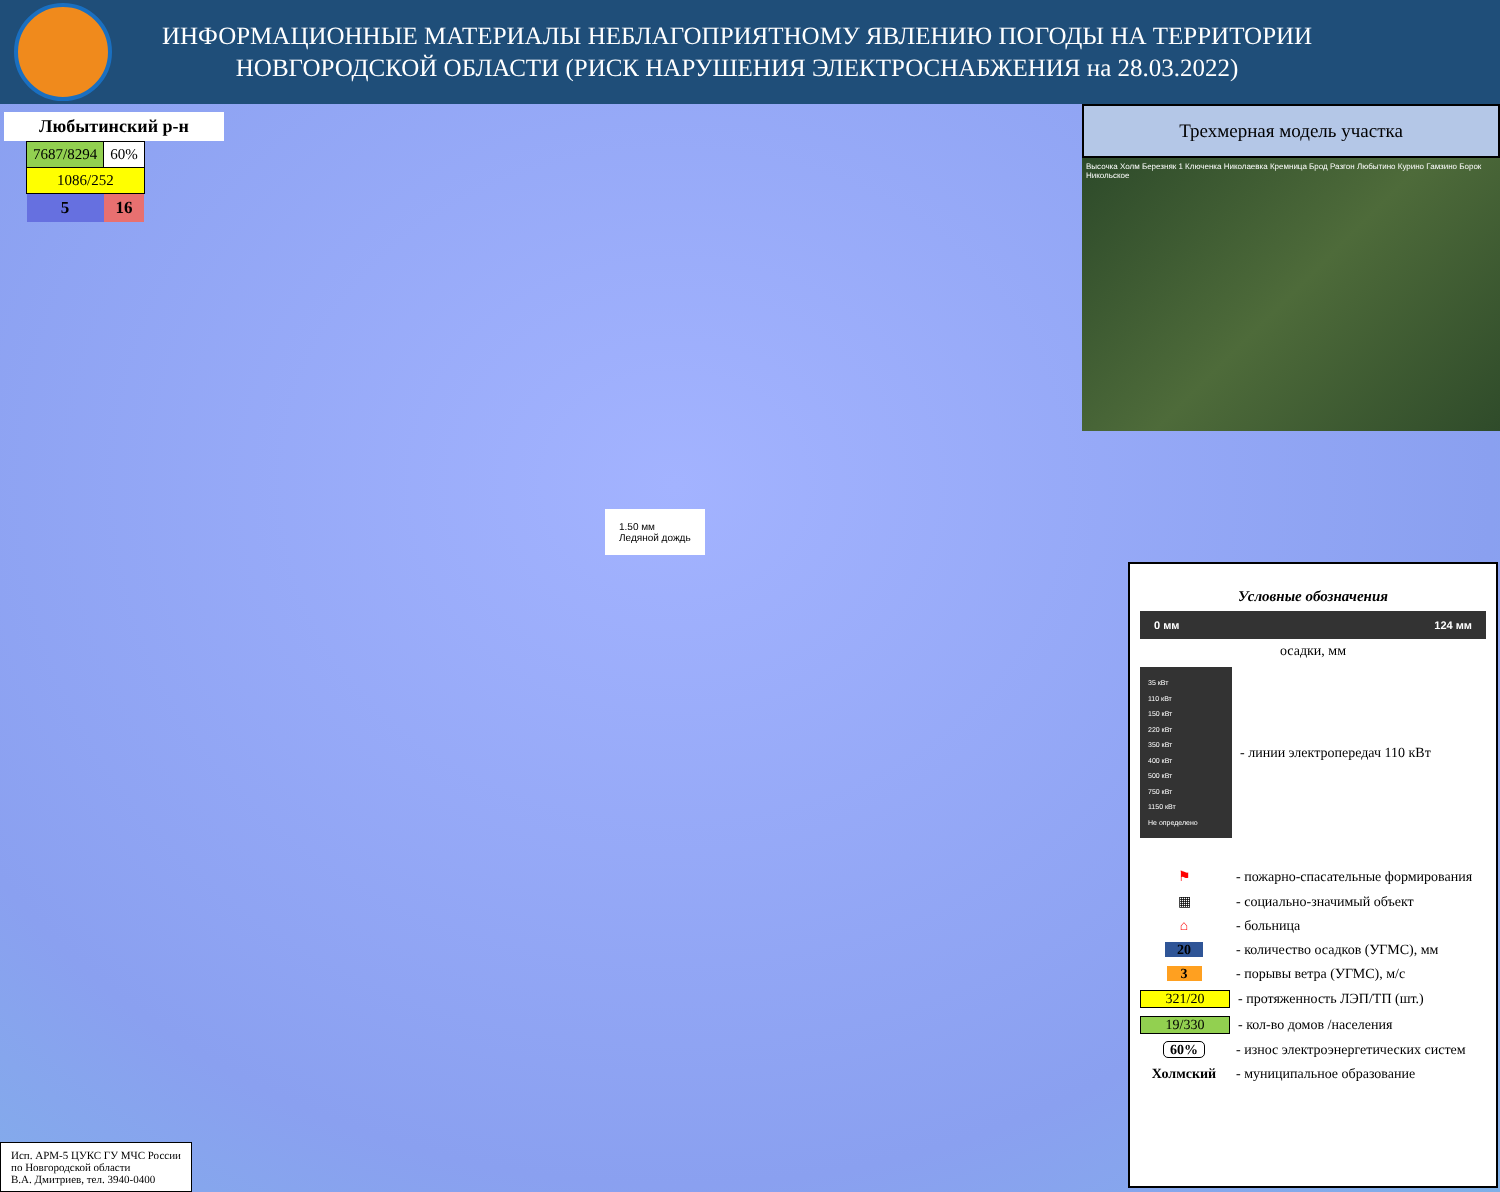ИНФОРМАЦИОННЫЕ МАТЕРИАЛЫ НЕБЛАГОПРИЯТНОМУ ЯВЛЕНИЮ ПОГОДЫ НА ТЕРРИТОРИИ
НОВГОРОДСКОЙ ОБЛАСТИ (РИСК НАРУШЕНИЯ ЭЛЕКТРОСНАБЖЕНИЯ на 28.03.2022)
Любытинский р-н
| 7687/8294 | 60% |
| 1086/252 | |
| 5 | 16 |
Трехмерная модель участка
Высочка Холм Березняк 1 Ключенка Николаевка Кремница Брод Разгон Любытино Курино Гамзино Борок Никольское
1.50 мм
Ледяной дождь
Условные обозначения
0 мм 124 мм
осадки, мм
35 кВт
110 кВт
150 кВт
220 кВт
350 кВт
400 кВт
500 кВт
750 кВт
1150 кВт
Не определено
- линии электропередач 110 кВт
⚑
- пожарно-спасательные формирования
▦
- социально-значимый объект
⌂
- больница
20
- количество осадков (УГМС), мм
3
- порывы ветра (УГМС), м/с
321/20
- протяженность ЛЭП/ТП (шт.)
19/330
- кол-во домов /населения
60%
- износ электроэнергетических систем
Холмский
- муниципальное образование
Исп. АРМ-5 ЦУКС ГУ МЧС России
по Новгородской области
В.А. Дмитриев, тел. 3940-0400